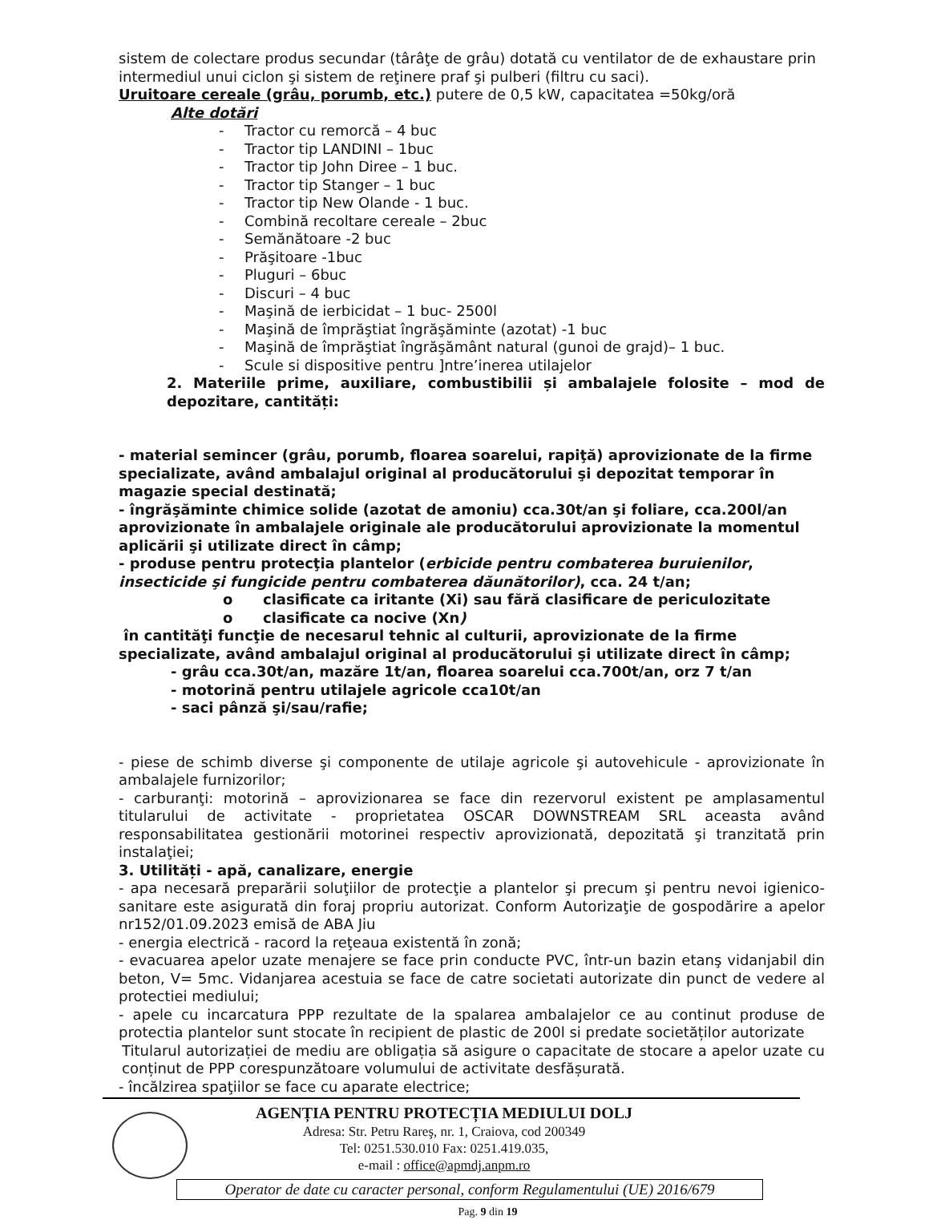sistem de colectare produs secundar (târâţe de grâu) dotată cu ventilator de de exhaustare prin intermediul unui ciclon şi sistem de reţinere praf şi pulberi (filtru cu saci).
Uruitoare cereale (grâu, porumb, etc.) putere de 0,5 kW, capacitatea =50kg/oră
Alte dotări
- Tractor cu remorcă – 4 buc
- Tractor tip LANDINI – 1buc
- Tractor tip John Diree – 1 buc.
- Tractor tip Stanger – 1 buc
- Tractor tip New Olande - 1 buc.
- Combină recoltare cereale – 2buc
- Semănătoare -2 buc
- Prăşitoare -1buc
- Pluguri – 6buc
- Discuri – 4 buc
- Maşină de ierbicidat – 1 buc- 2500l
- Maşină de împrăştiat îngrăşăminte (azotat) -1 buc
- Maşină de împrăştiat îngrăşământ natural (gunoi de grajd)– 1 buc.
- Scule si dispositive pentru ]ntre’inerea utilajelor
2. Materiile prime, auxiliare, combustibilii și ambalajele folosite – mod de depozitare, cantități:
- material semincer (grâu, porumb, floarea soarelui, rapiţă) aprovizionate de la firme specializate, având ambalajul original al producătorului şi depozitat temporar în magazie special destinată;
- îngrăşăminte chimice solide (azotat de amoniu) cca.30t/an şi foliare, cca.200l/an aprovizionate în ambalajele originale ale producătorului aprovizionate la momentul aplicării şi utilizate direct în câmp;
- produse pentru protecţia plantelor (erbicide pentru combaterea buruienilor, insecticide şi fungicide pentru combaterea dăunătorilor), cca. 24 t/an;
o clasificate ca iritante (Xi) sau fără clasificare de periculozitate
o clasificate ca nocive (Xn)
în cantităţi funcţie de necesarul tehnic al culturii, aprovizionate de la firme specializate, având ambalajul original al producătorului şi utilizate direct în câmp;
- grâu cca.30t/an, mazăre 1t/an, floarea soarelui cca.700t/an, orz 7 t/an
- motorină pentru utilajele agricole cca10t/an
- saci pânză şi/sau/rafie;
- piese de schimb diverse şi componente de utilaje agricole şi autovehicule - aprovizionate în ambalajele furnizorilor;
- carburanţi: motorină – aprovizionarea se face din rezervorul existent pe amplasamentul titularului de activitate - proprietatea OSCAR DOWNSTREAM SRL aceasta având responsabilitatea gestionării motorinei respectiv aprovizionată, depozitată şi tranzitată prin instalaţiei;
3. Utilități - apă, canalizare, energie
- apa necesară preparării soluţiilor de protecţie a plantelor şi precum şi pentru nevoi igienico-sanitare este asigurată din foraj propriu autorizat. Conform Autorizaţie de gospodărire a apelor nr152/01.09.2023 emisă de ABA Jiu
- energia electrică - racord la reţeaua existentă în zonă;
- evacuarea apelor uzate menajere se face prin conducte PVC, într-un bazin etanş vidanjabil din beton, V= 5mc. Vidanjarea acestuia se face de catre societati autorizate din punct de vedere al protectiei mediului;
- apele cu incarcatura PPP rezultate de la spalarea ambalajelor ce au continut produse de protectia plantelor sunt stocate în recipient de plastic de 200l si predate societăților autorizate
Titularul autorizației de mediu are obligația să asigure o capacitate de stocare a apelor uzate cu conținut de PPP corespunzătoare volumului de activitate desfășurată.
- încălzirea spaţiilor se face cu aparate electrice;
AGENȚIA PENTRU PROTECȚIA MEDIULUI DOLJ
Adresa: Str. Petru Rareş, nr. 1, Craiova, cod 200349
Tel: 0251.530.010 Fax: 0251.419.035,
e-mail : office@apmdj.anpm.ro
Operator de date cu caracter personal, conform Regulamentului (UE) 2016/679
Pag. 9 din 19